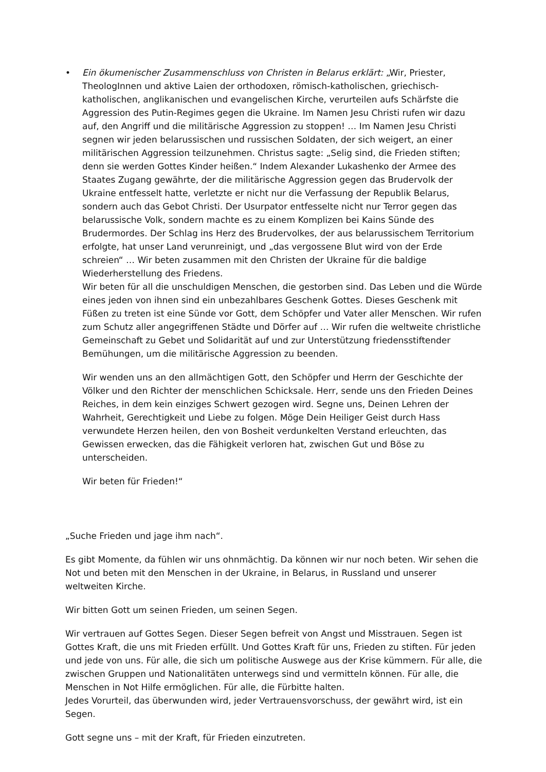• Ein ökumenischer Zusammenschluss von Christen in Belarus erklärt: „Wir, Priester, TheologInnen und aktive Laien der orthodoxen, römisch-katholischen, griechisch-katholischen, anglikanischen und evangelischen Kirche, verurteilen aufs Schärfste die Aggression des Putin-Regimes gegen die Ukraine. Im Namen Jesu Christi rufen wir dazu auf, den Angriff und die militärische Aggression zu stoppen! … Im Namen Jesu Christi segnen wir jeden belarussischen und russischen Soldaten, der sich weigert, an einer militärischen Aggression teilzunehmen. Christus sagte: „Selig sind, die Frieden stiften; denn sie werden Gottes Kinder heißen.“ Indem Alexander Lukashenko der Armee des Staates Zugang gewährte, der die militärische Aggression gegen das Brudervolk der Ukraine entfesselt hatte, verletzte er nicht nur die Verfassung der Republik Belarus, sondern auch das Gebot Christi. Der Usurpator entfesselte nicht nur Terror gegen das belarussische Volk, sondern machte es zu einem Komplizen bei Kains Sünde des Brudermordes. Der Schlag ins Herz des Brudervolkes, der aus belarussischem Territorium erfolgte, hat unser Land verunreinigt, und „das vergossene Blut wird von der Erde schreien“ … Wir beten zusammen mit den Christen der Ukraine für die baldige Wiederherstellung des Friedens.
Wir beten für all die unschuldigen Menschen, die gestorben sind. Das Leben und die Würde eines jeden von ihnen sind ein unbezahlbares Geschenk Gottes. Dieses Geschenk mit Füßen zu treten ist eine Sünde vor Gott, dem Schöpfer und Vater aller Menschen. Wir rufen zum Schutz aller angegriffenen Städte und Dörfer auf … Wir rufen die weltweite christliche Gemeinschaft zu Gebet und Solidarität auf und zur Unterstützung friedensstiftender Bemühungen, um die militärische Aggression zu beenden.
Wir wenden uns an den allmächtigen Gott, den Schöpfer und Herrn der Geschichte der Völker und den Richter der menschlichen Schicksale. Herr, sende uns den Frieden Deines Reiches, in dem kein einziges Schwert gezogen wird. Segne uns, Deinen Lehren der Wahrheit, Gerechtigkeit und Liebe zu folgen. Möge Dein Heiliger Geist durch Hass verwundete Herzen heilen, den von Bosheit verdunkelten Verstand erleuchten, das Gewissen erwecken, das die Fähigkeit verloren hat, zwischen Gut und Böse zu unterscheiden.
Wir beten für Frieden!“
„Suche Frieden und jage ihm nach“.
Es gibt Momente, da fühlen wir uns ohnmächtig. Da können wir nur noch beten. Wir sehen die Not und beten mit den Menschen in der Ukraine, in Belarus, in Russland und unserer weltweiten Kirche.
Wir bitten Gott um seinen Frieden, um seinen Segen.
Wir vertrauen auf Gottes Segen. Dieser Segen befreit von Angst und Misstrauen. Segen ist Gottes Kraft, die uns mit Frieden erfüllt. Und Gottes Kraft für uns, Frieden zu stiften. Für jeden und jede von uns. Für alle, die sich um politische Auswege aus der Krise kümmern. Für alle, die zwischen Gruppen und Nationalitäten unterwegs sind und vermitteln können. Für alle, die Menschen in Not Hilfe ermöglichen. Für alle, die Fürbitte halten.
Jedes Vorurteil, das überwunden wird, jeder Vertrauensvorschuss, der gewährt wird, ist ein Segen.
Gott segne uns – mit der Kraft, für Frieden einzutreten.